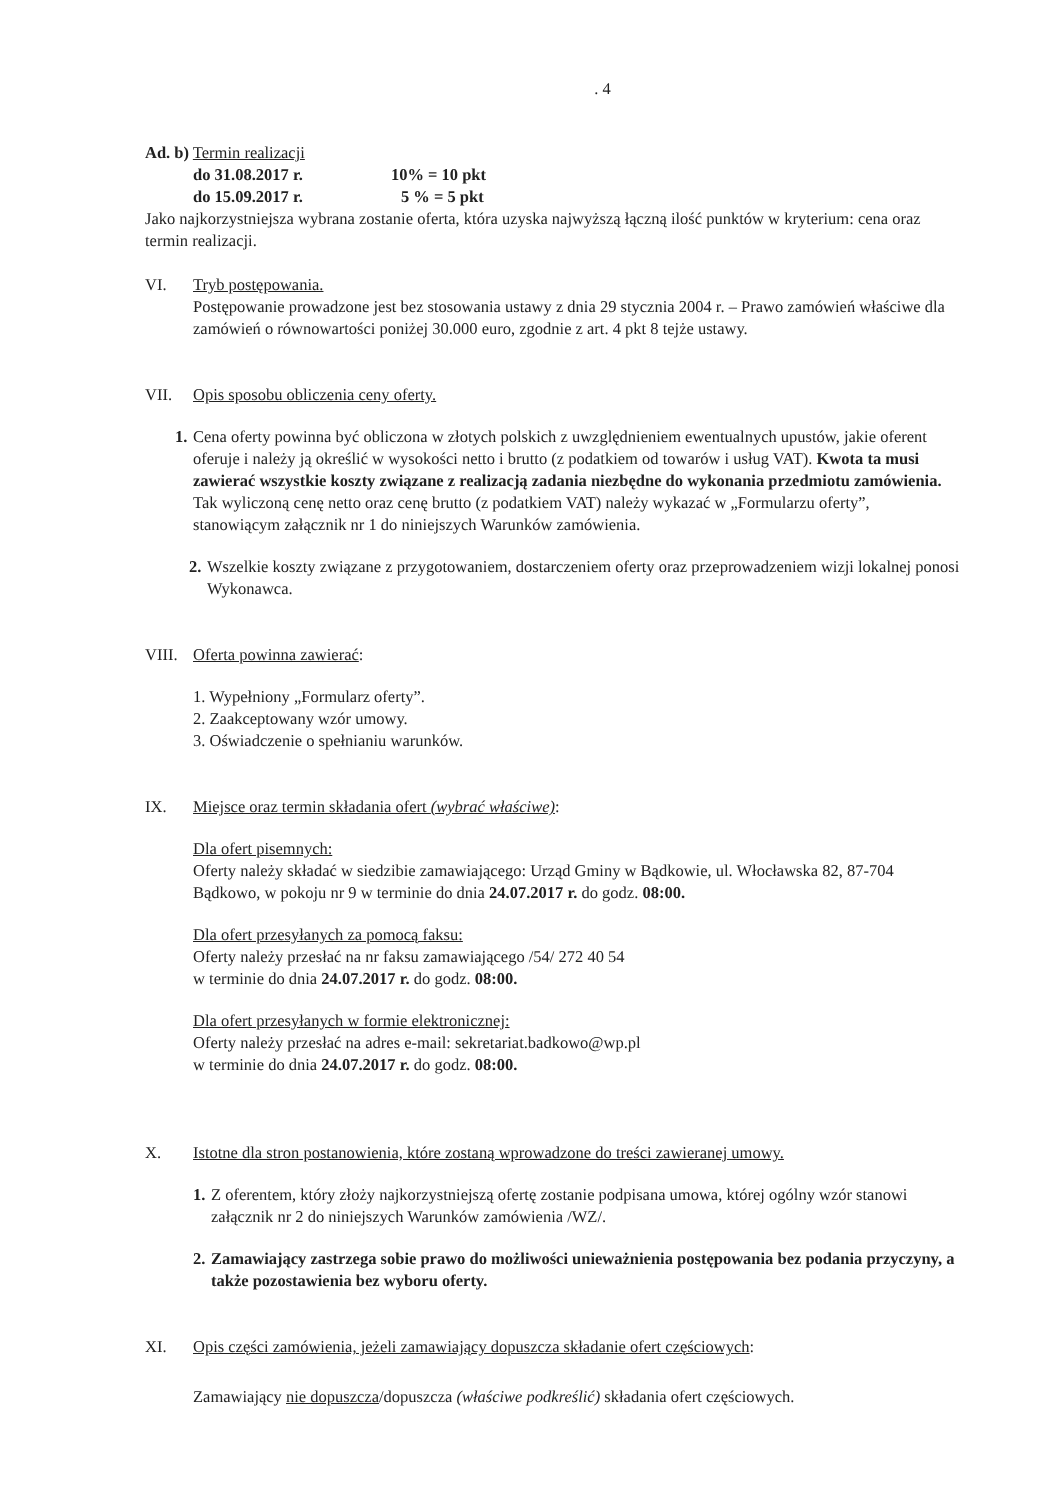. 4
Ad. b) Termin realizacji
do 31.08.2017 r. 10% = 10 pkt
do 15.09.2017 r. 5 % = 5 pkt
Jako najkorzystniejsza wybrana zostanie oferta, która uzyska najwyższą łączną ilość punktów w kryterium: cena oraz termin realizacji.
VI. Tryb postępowania.
Postępowanie prowadzone jest bez stosowania ustawy z dnia 29 stycznia 2004 r. – Prawo zamówień właściwe dla zamówień o równowartości poniżej 30.000 euro, zgodnie z art. 4 pkt 8 tejże ustawy.
VII. Opis sposobu obliczenia ceny oferty.
1.
Cena oferty powinna być obliczona w złotych polskich z uwzględnieniem ewentualnych upustów, jakie oferent oferuje i należy ją określić w wysokości netto i brutto (z podatkiem od towarów i usług VAT). Kwota ta musi zawierać wszystkie koszty związane z realizacją zadania niezbędne do wykonania przedmiotu zamówienia. Tak wyliczoną cenę netto oraz cenę brutto (z podatkiem VAT) należy wykazać w „Formularzu oferty”, stanowiącym załącznik nr 1 do niniejszych Warunków zamówienia.
2.
Wszelkie koszty związane z przygotowaniem, dostarczeniem oferty oraz przeprowadzeniem wizji lokalnej ponosi Wykonawca.
VIII.
Oferta powinna zawierać:
1. Wypełniony „Formularz oferty”.
2. Zaakceptowany wzór umowy.
3. Oświadczenie o spełnianiu warunków.
IX. Miejsce oraz termin składania ofert (wybrać właściwe):
Dla ofert pisemnych:
Oferty należy składać w siedzibie zamawiającego: Urząd Gminy w Bądkowie, ul. Włocławska 82, 87-704 Bądkowo, w pokoju nr 9 w terminie do dnia 24.07.2017 r. do godz. 08:00.
Dla ofert przesyłanych za pomocą faksu:
Oferty należy przesłać na nr faksu zamawiającego /54/ 272 40 54
w terminie do dnia 24.07.2017 r. do godz. 08:00.
Dla ofert przesyłanych w formie elektronicznej:
Oferty należy przesłać na adres e-mail: sekretariat.badkowo@wp.pl
w terminie do dnia 24.07.2017 r. do godz. 08:00.
X. Istotne dla stron postanowienia, które zostaną wprowadzone do treści zawieranej umowy.
1.
Z oferentem, który złoży najkorzystniejszą ofertę zostanie podpisana umowa, której ogólny wzór stanowi załącznik nr 2 do niniejszych Warunków zamówienia /WZ/.
2.
Zamawiający zastrzega sobie prawo do możliwości unieważnienia postępowania bez podania przyczyny, a także pozostawienia bez wyboru oferty.
XI. Opis części zamówienia, jeżeli zamawiający dopuszcza składanie ofert częściowych:
Zamawiający nie dopuszcza/dopuszcza (właściwe podkreślić) składania ofert częściowych.